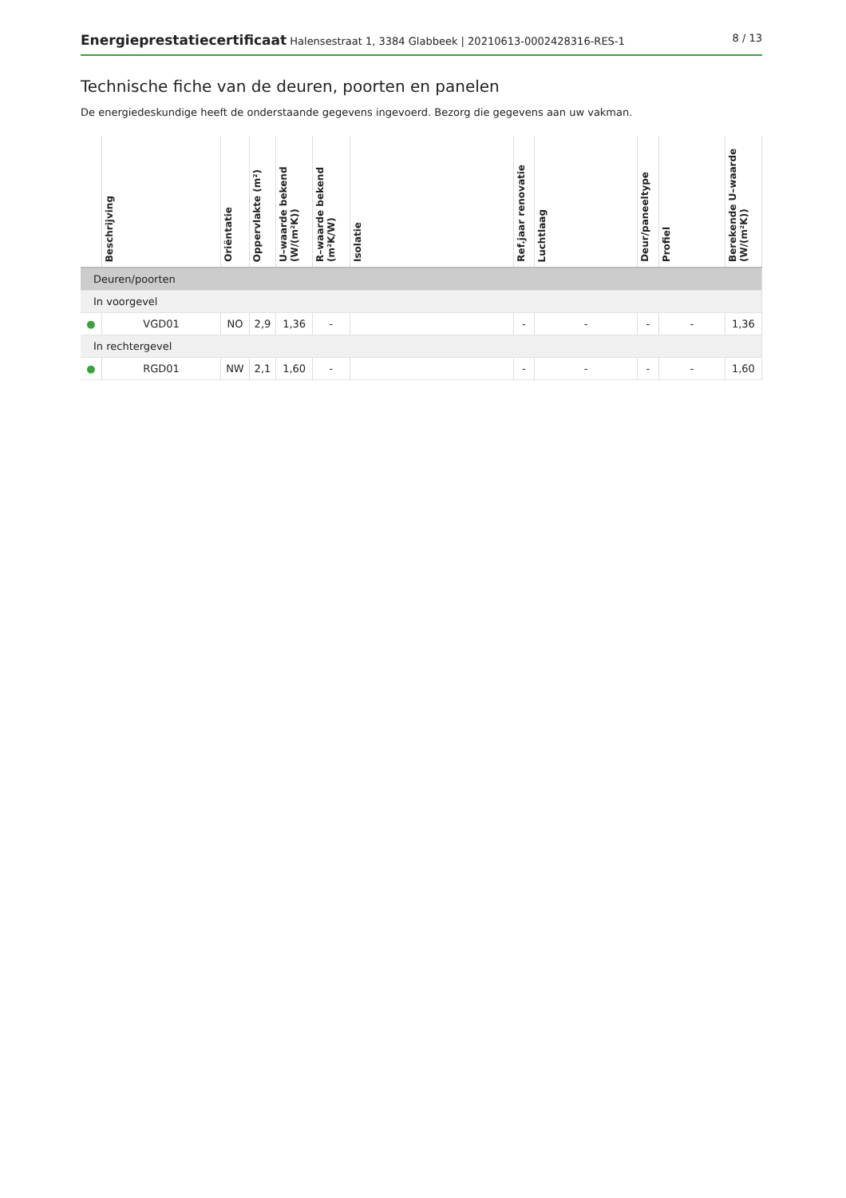Energieprestatiecertificaat Halensestraat 1, 3384 Glabbeek | 20210613-0002428316-RES-1 8 / 13
Technische fiche van de deuren, poorten en panelen
De energiedeskundige heeft de onderstaande gegevens ingevoerd. Bezorg die gegevens aan uw vakman.
| | Beschrijving | Oriëntatie | Oppervlakte (m²) | U–waarde bekend (W/(m²K)) | R–waarde bekend (m²K/W) | Isolatie | Ref.jaar renovatie | Luchtlaag | Deur/paneeltype | Profiel | Berekende U–waarde (W/(m²K)) |
| --- | --- | --- | --- | --- | --- | --- | --- | --- | --- | --- | --- |
| Deuren/poorten | | | | | | | | | | | |
| In voorgevel | | | | | | | | | | | |
| ● | VGD01 | NO | 2,9 | 1,36 | - | | - | - | - | - | 1,36 |
| In rechtergevel | | | | | | | | | | | |
| ● | RGD01 | NW | 2,1 | 1,60 | - | | - | - | - | - | 1,60 |